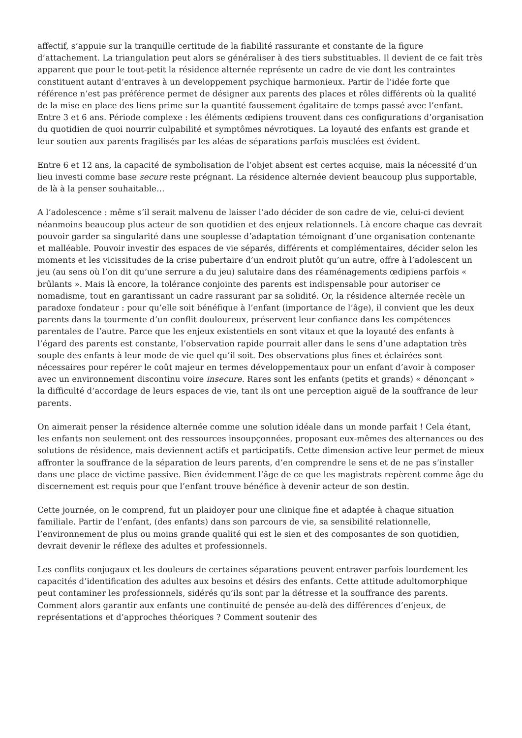affectif, s’appuie sur la tranquille certitude de la fiabilité rassurante et constante de la figure d’attachement. La triangulation peut alors se généraliser à des tiers substituables. Il devient de ce fait très apparent que pour le tout-petit la résidence alternée représente un cadre de vie dont les contraintes constituent autant d’entraves à un developpement psychique harmonieux. Partir de l’idée forte que référence n’est pas préférence permet de désigner aux parents des places et rôles différents où la qualité de la mise en place des liens prime sur la quantité faussement égalitaire de temps passé avec l’enfant. Entre 3 et 6 ans. Période complexe : les éléments œdipiens trouvent dans ces configurations d’organisation du quotidien de quoi nourrir culpabilité et symptômes névrotiques. La loyauté des enfants est grande et leur soutien aux parents fragilisés par les aléas de séparations parfois musclées est évident.
Entre 6 et 12 ans, la capacité de symbolisation de l’objet absent est certes acquise, mais la nécessité d’un lieu investi comme base secure reste prégnant. La résidence alternée devient beaucoup plus supportable, de là à la penser souhaitable…
A l’adolescence : même s’il serait malvenu de laisser l’ado décider de son cadre de vie, celui-ci devient néanmoins beaucoup plus acteur de son quotidien et des enjeux relationnels. Là encore chaque cas devrait pouvoir garder sa singularité dans une souplesse d’adaptation témoignant d’une organisation contenante et malléable. Pouvoir investir des espaces de vie séparés, différents et complémentaires, décider selon les moments et les vicissitudes de la crise pubertaire d’un endroit plutôt qu’un autre, offre à l’adolescent un jeu (au sens où l’on dit qu’une serrure a du jeu) salutaire dans des réaménagements œdipiens parfois « brûlants ». Mais là encore, la tolérance conjointe des parents est indispensable pour autoriser ce nomadisme, tout en garantissant un cadre rassurant par sa solidité. Or, la résidence alternée recèle un paradoxe fondateur : pour qu’elle soit bénéfique à l’enfant (importance de l’âge), il convient que les deux parents dans la tourmente d’un conflit douloureux, préservent leur confiance dans les compétences parentales de l’autre. Parce que les enjeux existentiels en sont vitaux et que la loyauté des enfants à l’égard des parents est constante, l’observation rapide pourrait aller dans le sens d’une adaptation très souple des enfants à leur mode de vie quel qu’il soit. Des observations plus fines et éclairées sont nécessaires pour repérer le coût majeur en termes développementaux pour un enfant d’avoir à composer avec un environnement discontinu voire insecure. Rares sont les enfants (petits et grands) « dénonçant » la difficulté d’accordage de leurs espaces de vie, tant ils ont une perception aiguë de la souffrance de leur parents.
On aimerait penser la résidence alternée comme une solution idéale dans un monde parfait ! Cela étant, les enfants non seulement ont des ressources insoupçonnées, proposant eux-mêmes des alternances ou des solutions de résidence, mais deviennent actifs et participatifs. Cette dimension active leur permet de mieux affronter la souffrance de la séparation de leurs parents, d’en comprendre le sens et de ne pas s’installer dans une place de victime passive. Bien évidemment l’âge de ce que les magistrats repèrent comme âge du discernement est requis pour que l’enfant trouve bénéfice à devenir acteur de son destin.
Cette journée, on le comprend, fut un plaidoyer pour une clinique fine et adaptée à chaque situation familiale. Partir de l’enfant, (des enfants) dans son parcours de vie, sa sensibilité relationnelle, l’environnement de plus ou moins grande qualité qui est le sien et des composantes de son quotidien, devrait devenir le réflexe des adultes et professionnels.
Les conflits conjugaux et les douleurs de certaines séparations peuvent entraver parfois lourdement les capacités d’identification des adultes aux besoins et désirs des enfants. Cette attitude adultomorphique peut contaminer les professionnels, sidérés qu’ils sont par la détresse et la souffrance des parents. Comment alors garantir aux enfants une continuité de pensée au-delà des différences d’enjeux, de représentations et d’approches théoriques ? Comment soutenir des